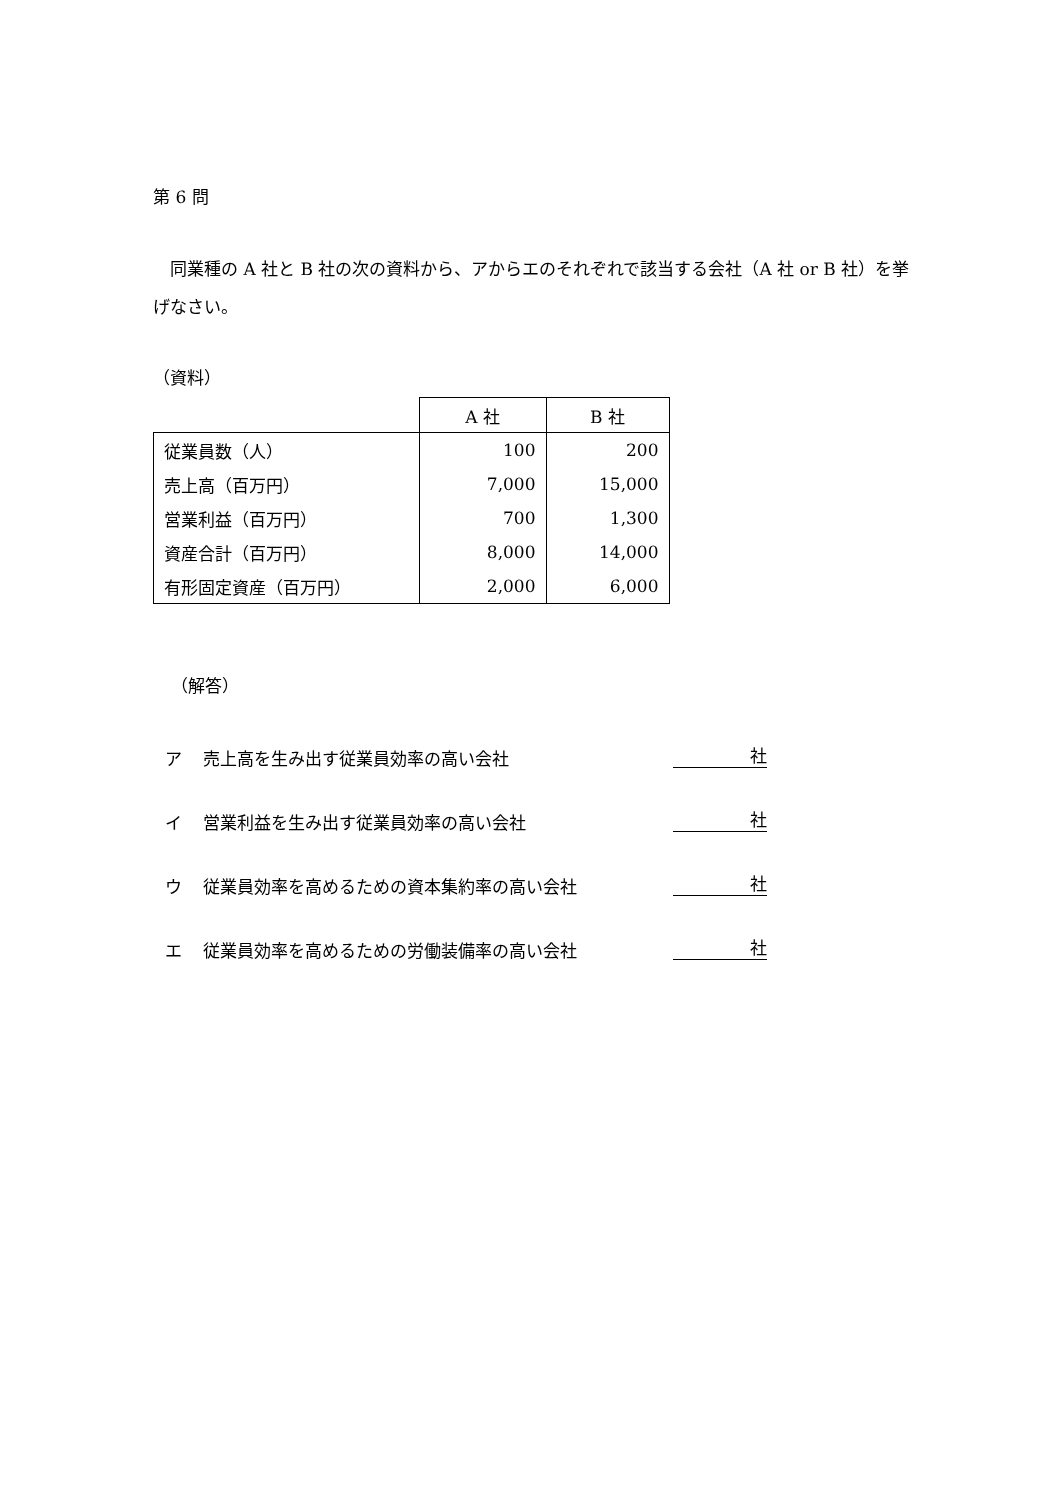第 6 問
　同業種の A 社と B 社の次の資料から、アからエのそれぞれで該当する会社（A 社 or B 社）を挙げなさい。
（資料）
| | A 社 | B 社 |
| 従業員数（人） | 100 | 200 |
| 売上高（百万円） | 7,000 | 15,000 |
| 営業利益（百万円） | 700 | 1,300 |
| 資産合計（百万円） | 8,000 | 14,000 |
| 有形固定資産（百万円） | 2,000 | 6,000 |
（解答）
ア 売上高を生み出す従業員効率の高い会社 社
イ 営業利益を生み出す従業員効率の高い会社 社
ウ 従業員効率を高めるための資本集約率の高い会社 社
エ 従業員効率を高めるための労働装備率の高い会社 社